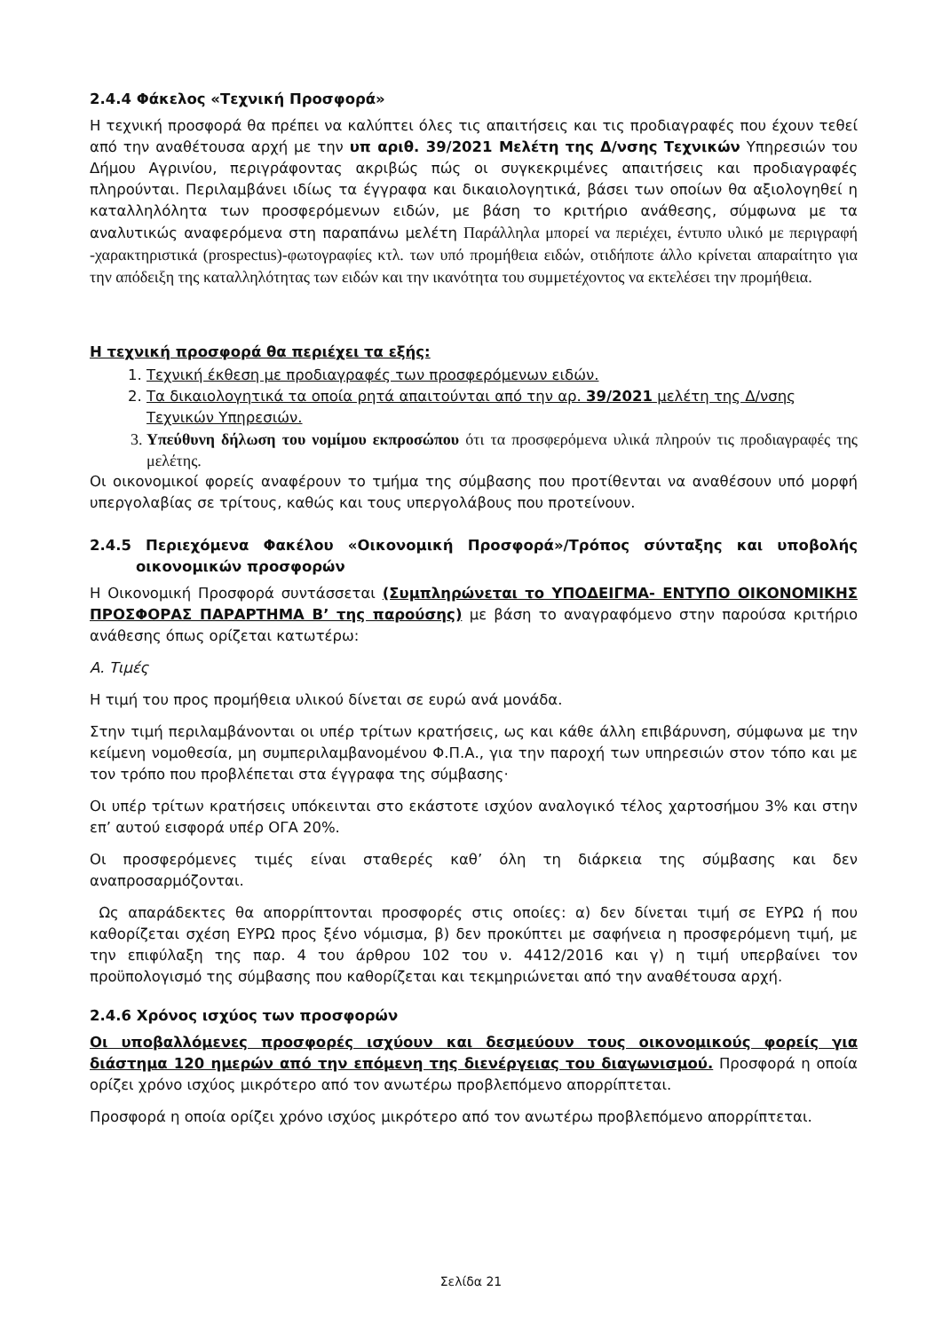2.4.4 Φάκελος «Τεχνική Προσφορά»
Η τεχνική προσφορά θα πρέπει να καλύπτει όλες τις απαιτήσεις και τις προδιαγραφές που έχουν τεθεί από την αναθέτουσα αρχή με την υπ αριθ. 39/2021 Μελέτη της Δ/νσης Τεχνικών Υπηρεσιών του Δήμου Αγρινίου, περιγράφοντας ακριβώς πώς οι συγκεκριμένες απαιτήσεις και προδιαγραφές πληρούνται. Περιλαμβάνει ιδίως τα έγγραφα και δικαιολογητικά, βάσει των οποίων θα αξιολογηθεί η καταλληλόλητα των προσφερόμενων ειδών, με βάση το κριτήριο ανάθεσης, σύμφωνα με τα αναλυτικώς αναφερόμενα στη παραπάνω μελέτη Παράλληλα μπορεί να περιέχει, έντυπο υλικό με περιγραφή -χαρακτηριστικά (prospectus)-φωτογραφίες κτλ. των υπό προμήθεια ειδών, οτιδήποτε άλλο κρίνεται απαραίτητο για την απόδειξη της καταλληλότητας των ειδών και την ικανότητα του συμμετέχοντος να εκτελέσει την προμήθεια.
Η τεχνική προσφορά θα περιέχει τα εξής:
1. Τεχνική έκθεση με προδιαγραφές των προσφερόμενων ειδών.
2. Τα δικαιολογητικά τα οποία ρητά απαιτούνται από την αρ. 39/2021 μελέτη της Δ/νσης Τεχνικών Υπηρεσιών.
3. Υπεύθυνη δήλωση του νομίμου εκπροσώπου ότι τα προσφερόμενα υλικά πληρούν τις προδιαγραφές της μελέτης.
Οι οικονομικοί φορείς αναφέρουν το τμήμα της σύμβασης που προτίθενται να αναθέσουν υπό μορφή υπεργολαβίας σε τρίτους, καθώς και τους υπεργολάβους που προτείνουν.
2.4.5 Περιεχόμενα Φακέλου «Οικονομική Προσφορά»/Τρόπος σύνταξης και υποβολής οικονομικών προσφορών
Η Οικονομική Προσφορά συντάσσεται (Συμπληρώνεται το ΥΠΟΔΕΙΓΜΑ- ΕΝΤΥΠΟ ΟΙΚΟΝΟΜΙΚΗΣ ΠΡΟΣΦΟΡΑΣ ΠΑΡΑΡΤΗΜΑ Β’ της παρούσης) με βάση το αναγραφόμενο στην παρούσα κριτήριο ανάθεσης όπως ορίζεται κατωτέρω:
Α. Τιμές
Η τιμή του προς προμήθεια υλικού δίνεται σε ευρώ ανά μονάδα.
Στην τιμή περιλαμβάνονται οι υπέρ τρίτων κρατήσεις, ως και κάθε άλλη επιβάρυνση, σύμφωνα με την κείμενη νομοθεσία, μη συμπεριλαμβανομένου Φ.Π.Α., για την παροχή των υπηρεσιών στον τόπο και με τον τρόπο που προβλέπεται στα έγγραφα της σύμβασης·
Οι υπέρ τρίτων κρατήσεις υπόκεινται στο εκάστοτε ισχύον αναλογικό τέλος χαρτοσήμου 3% και στην επ’ αυτού εισφορά υπέρ ΟΓΑ 20%.
Οι προσφερόμενες τιμές είναι σταθερές καθ’ όλη τη διάρκεια της σύμβασης και δεν αναπροσαρμόζονται.
Ως απαράδεκτες θα απορρίπτονται προσφορές στις οποίες: α) δεν δίνεται τιμή σε ΕΥΡΩ ή που καθορίζεται σχέση ΕΥΡΩ προς ξένο νόμισμα, β) δεν προκύπτει με σαφήνεια η προσφερόμενη τιμή, με την επιφύλαξη της παρ. 4 του άρθρου 102 του ν. 4412/2016 και γ) η τιμή υπερβαίνει τον προϋπολογισμό της σύμβασης που καθορίζεται και τεκμηριώνεται από την αναθέτουσα αρχή.
2.4.6 Χρόνος ισχύος των προσφορών
Οι υποβαλλόμενες προσφορές ισχύουν και δεσμεύουν τους οικονομικούς φορείς για διάστημα 120 ημερών από την επόμενη της διενέργειας του διαγωνισμού. Προσφορά η οποία ορίζει χρόνο ισχύος μικρότερο από τον ανωτέρω προβλεπόμενο απορρίπτεται.
Προσφορά η οποία ορίζει χρόνο ισχύος μικρότερο από τον ανωτέρω προβλεπόμενο απορρίπτεται.
Σελίδα 21